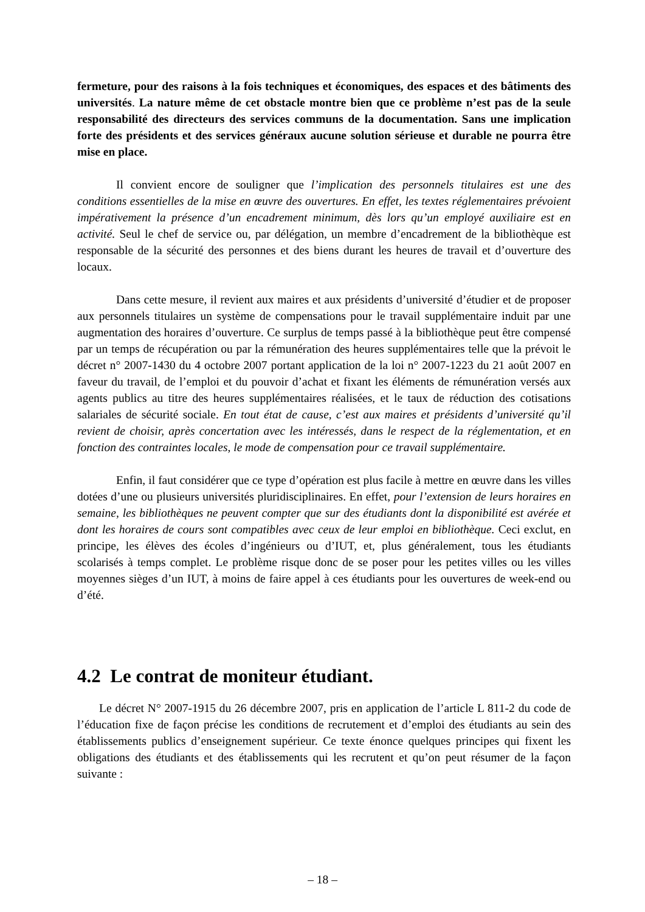fermeture, pour des raisons à la fois techniques et économiques, des espaces et des bâtiments des universités. La nature même de cet obstacle montre bien que ce problème n’est pas de la seule responsabilité des directeurs des services communs de la documentation. Sans une implication forte des présidents et des services généraux aucune solution sérieuse et durable ne pourra être mise en place.
Il convient encore de souligner que l’implication des personnels titulaires est une des conditions essentielles de la mise en œuvre des ouvertures. En effet, les textes réglementaires prévoient impérativement la présence d’un encadrement minimum, dès lors qu’un employé auxiliaire est en activité. Seul le chef de service ou, par délégation, un membre d’encadrement de la bibliothèque est responsable de la sécurité des personnes et des biens durant les heures de travail et d’ouverture des locaux.
Dans cette mesure, il revient aux maires et aux présidents d’université d’étudier et de proposer aux personnels titulaires un système de compensations pour le travail supplémentaire induit par une augmentation des horaires d’ouverture. Ce surplus de temps passé à la bibliothèque peut être compensé par un temps de récupération ou par la rémunération des heures supplémentaires telle que la prévoit le décret n° 2007-1430 du 4 octobre 2007 portant application de la loi n° 2007-1223 du 21 août 2007 en faveur du travail, de l’emploi et du pouvoir d’achat et fixant les éléments de rémunération versés aux agents publics au titre des heures supplémentaires réalisées, et le taux de réduction des cotisations salariales de sécurité sociale. En tout état de cause, c’est aux maires et présidents d’université qu’il revient de choisir, après concertation avec les intéressés, dans le respect de la réglementation, et en fonction des contraintes locales, le mode de compensation pour ce travail supplémentaire.
Enfin, il faut considérer que ce type d’opération est plus facile à mettre en œuvre dans les villes dotées d’une ou plusieurs universités pluridisciplinaires. En effet, pour l’extension de leurs horaires en semaine, les bibliothèques ne peuvent compter que sur des étudiants dont la disponibilité est avérée et dont les horaires de cours sont compatibles avec ceux de leur emploi en bibliothèque. Ceci exclut, en principe, les élèves des écoles d’ingénieurs ou d’IUT, et, plus généralement, tous les étudiants scolarisés à temps complet. Le problème risque donc de se poser pour les petites villes ou les villes moyennes sièges d’un IUT, à moins de faire appel à ces étudiants pour les ouvertures de week-end ou d’été.
4.2 Le contrat de moniteur étudiant.
Le décret N° 2007-1915 du 26 décembre 2007, pris en application de l’article L 811-2 du code de l’éducation fixe de façon précise les conditions de recrutement et d’emploi des étudiants au sein des établissements publics d’enseignement supérieur. Ce texte énonce quelques principes qui fixent les obligations des étudiants et des établissements qui les recrutent et qu’on peut résumer de la façon suivante :
– 18 –